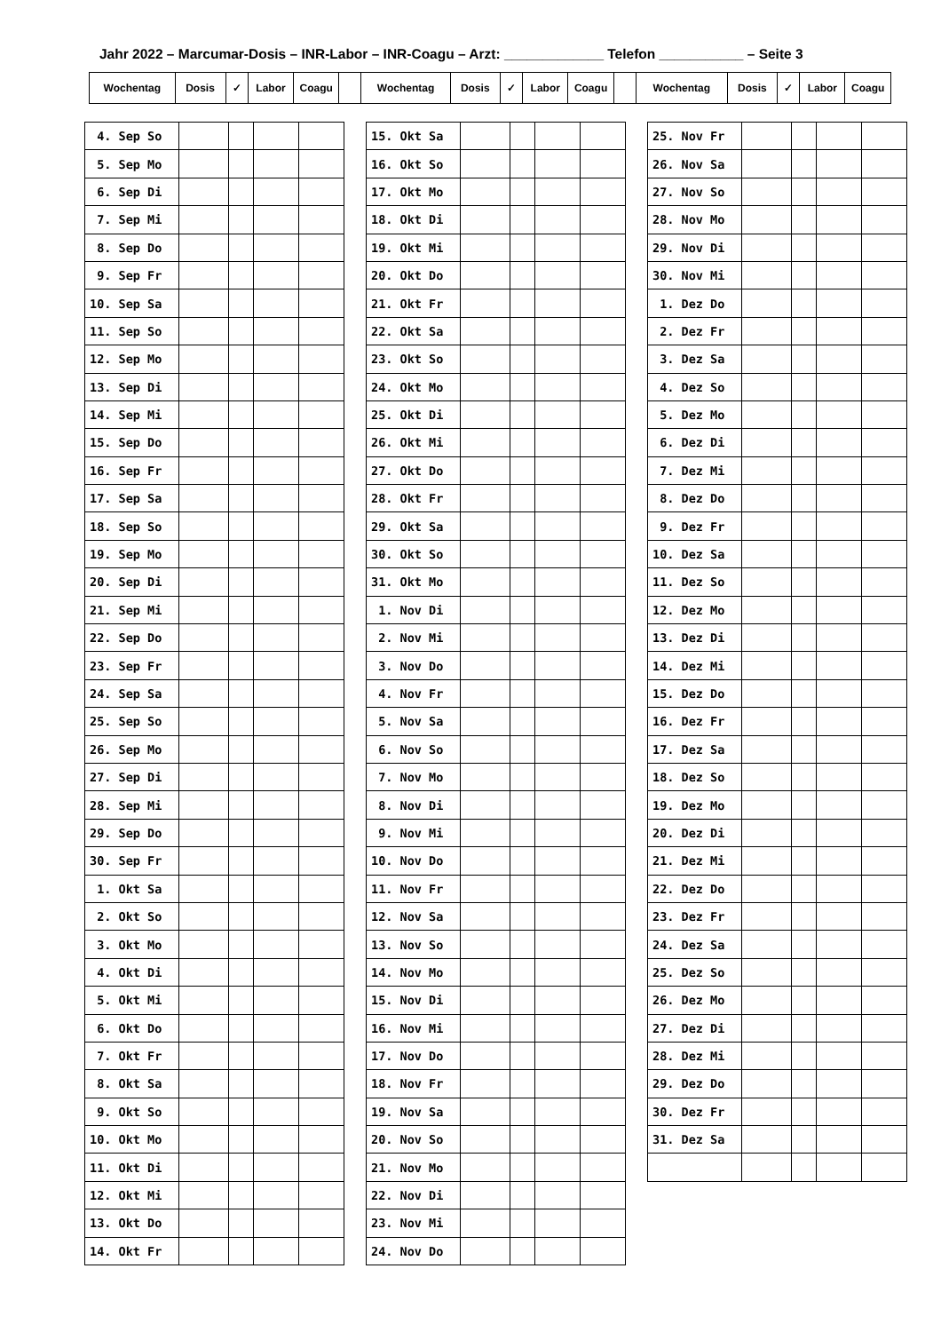Jahr 2022 – Marcumar-Dosis – INR-Labor – INR-Coagu – Arzt: _____________ Telefon ___________ – Seite 3
| Wochentag | Dosis | ✓ | Labor | Coagu | | Wochentag | Dosis | ✓ | Labor | Coagu | | Wochentag | Dosis | ✓ | Labor | Coagu |
| --- | --- | --- | --- | --- | --- | --- | --- | --- | --- | --- | --- | --- | --- | --- | --- | --- |
| 4. Sep So | | | | |
| 5. Sep Mo | | | | |
| 6. Sep Di | | | | |
| 7. Sep Mi | | | | |
| 8. Sep Do | | | | |
| 9. Sep Fr | | | | |
| 10. Sep Sa | | | | |
| 11. Sep So | | | | |
| 12. Sep Mo | | | | |
| 13. Sep Di | | | | |
| 14. Sep Mi | | | | |
| 15. Sep Do | | | | |
| 16. Sep Fr | | | | |
| 17. Sep Sa | | | | |
| 18. Sep So | | | | |
| 19. Sep Mo | | | | |
| 20. Sep Di | | | | |
| 21. Sep Mi | | | | |
| 22. Sep Do | | | | |
| 23. Sep Fr | | | | |
| 24. Sep Sa | | | | |
| 25. Sep So | | | | |
| 26. Sep Mo | | | | |
| 27. Sep Di | | | | |
| 28. Sep Mi | | | | |
| 29. Sep Do | | | | |
| 30. Sep Fr | | | | |
| 1. Okt Sa | | | | |
| 2. Okt So | | | | |
| 3. Okt Mo | | | | |
| 4. Okt Di | | | | |
| 5. Okt Mi | | | | |
| 6. Okt Do | | | | |
| 7. Okt Fr | | | | |
| 8. Okt Sa | | | | |
| 9. Okt So | | | | |
| 10. Okt Mo | | | | |
| 11. Okt Di | | | | |
| 12. Okt Mi | | | | |
| 13. Okt Do | | | | |
| 14. Okt Fr | | | | |
| 15. Okt Sa | | | | |
| 16. Okt So | | | | |
| 17. Okt Mo | | | | |
| 18. Okt Di | | | | |
| 19. Okt Mi | | | | |
| 20. Okt Do | | | | |
| 21. Okt Fr | | | | |
| 22. Okt Sa | | | | |
| 23. Okt So | | | | |
| 24. Okt Mo | | | | |
| 25. Okt Di | | | | |
| 26. Okt Mi | | | | |
| 27. Okt Do | | | | |
| 28. Okt Fr | | | | |
| 29. Okt Sa | | | | |
| 30. Okt So | | | | |
| 31. Okt Mo | | | | |
| 1. Nov Di | | | | |
| 2. Nov Mi | | | | |
| 3. Nov Do | | | | |
| 4. Nov Fr | | | | |
| 5. Nov Sa | | | | |
| 6. Nov So | | | | |
| 7. Nov Mo | | | | |
| 8. Nov Di | | | | |
| 9. Nov Mi | | | | |
| 10. Nov Do | | | | |
| 11. Nov Fr | | | | |
| 12. Nov Sa | | | | |
| 13. Nov So | | | | |
| 14. Nov Mo | | | | |
| 15. Nov Di | | | | |
| 16. Nov Mi | | | | |
| 17. Nov Do | | | | |
| 18. Nov Fr | | | | |
| 19. Nov Sa | | | | |
| 20. Nov So | | | | |
| 21. Nov Mo | | | | |
| 22. Nov Di | | | | |
| 23. Nov Mi | | | | |
| 24. Nov Do | | | | |
| 25. Nov Fr | | | | |
| 26. Nov Sa | | | | |
| 27. Nov So | | | | |
| 28. Nov Mo | | | | |
| 29. Nov Di | | | | |
| 30. Nov Mi | | | | |
| 1. Dez Do | | | | |
| 2. Dez Fr | | | | |
| 3. Dez Sa | | | | |
| 4. Dez So | | | | |
| 5. Dez Mo | | | | |
| 6. Dez Di | | | | |
| 7. Dez Mi | | | | |
| 8. Dez Do | | | | |
| 9. Dez Fr | | | | |
| 10. Dez Sa | | | | |
| 11. Dez So | | | | |
| 12. Dez Mo | | | | |
| 13. Dez Di | | | | |
| 14. Dez Mi | | | | |
| 15. Dez Do | | | | |
| 16. Dez Fr | | | | |
| 17. Dez Sa | | | | |
| 18. Dez So | | | | |
| 19. Dez Mo | | | | |
| 20. Dez Di | | | | |
| 21. Dez Mi | | | | |
| 22. Dez Do | | | | |
| 23. Dez Fr | | | | |
| 24. Dez Sa | | | | |
| 25. Dez So | | | | |
| 26. Dez Mo | | | | |
| 27. Dez Di | | | | |
| 28. Dez Mi | | | | |
| 29. Dez Do | | | | |
| 30. Dez Fr | | | | |
| 31. Dez Sa | | | | |